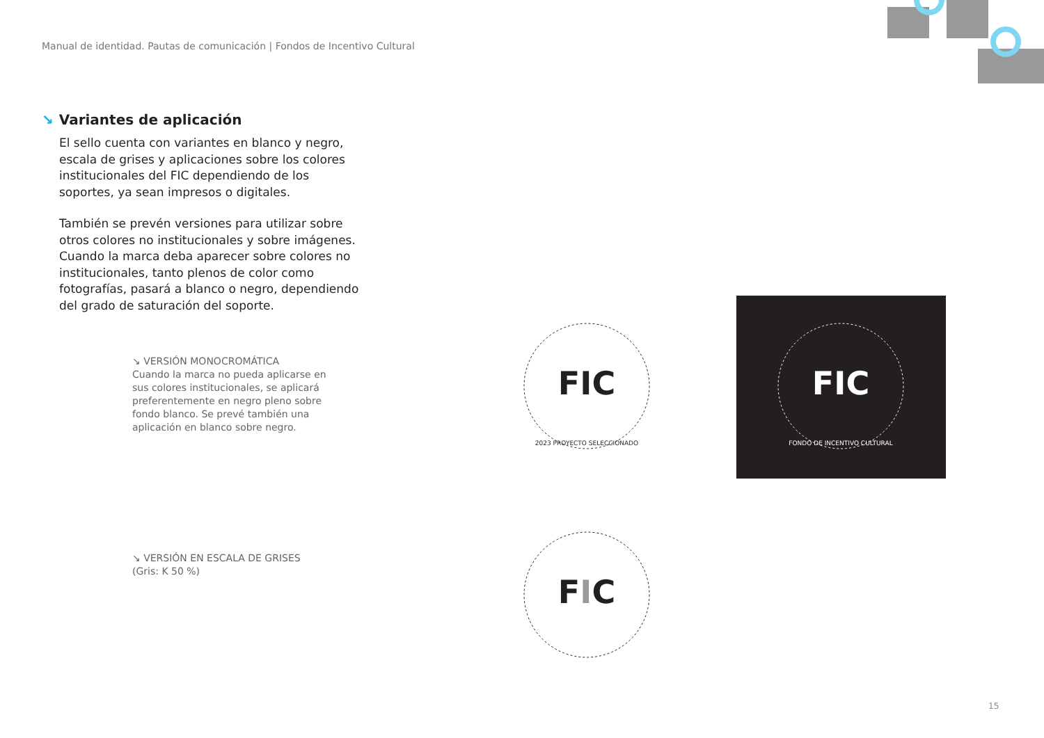Manual de identidad. Pautas de comunicación | Fondos de Incentivo Cultural
↘ Variantes de aplicación
El sello cuenta con variantes en blanco y negro, escala de grises y aplicaciones sobre los colores institucionales del FIC dependiendo de los soportes, ya sean impresos o digitales.
También se prevén versiones para utilizar sobre otros colores no institucionales y sobre imágenes. Cuando la marca deba aparecer sobre colores no institucionales, tanto plenos de color como fotografías, pasará a blanco o negro, dependiendo del grado de saturación del soporte.
↘ VERSIÓN MONOCROMÁTICA
Cuando la marca no pueda aplicarse en sus colores institucionales, se aplicará preferentemente en negro pleno sobre fondo blanco. Se prevé también una aplicación en blanco sobre negro.
↘ VERSIÓN EN ESCALA DE GRISES
(Gris: K 50 %)
FIC
2023 PROYECTO SELECCIONADO
FIC
FONDO DE INCENTIVO CULTURAL
FIC
15